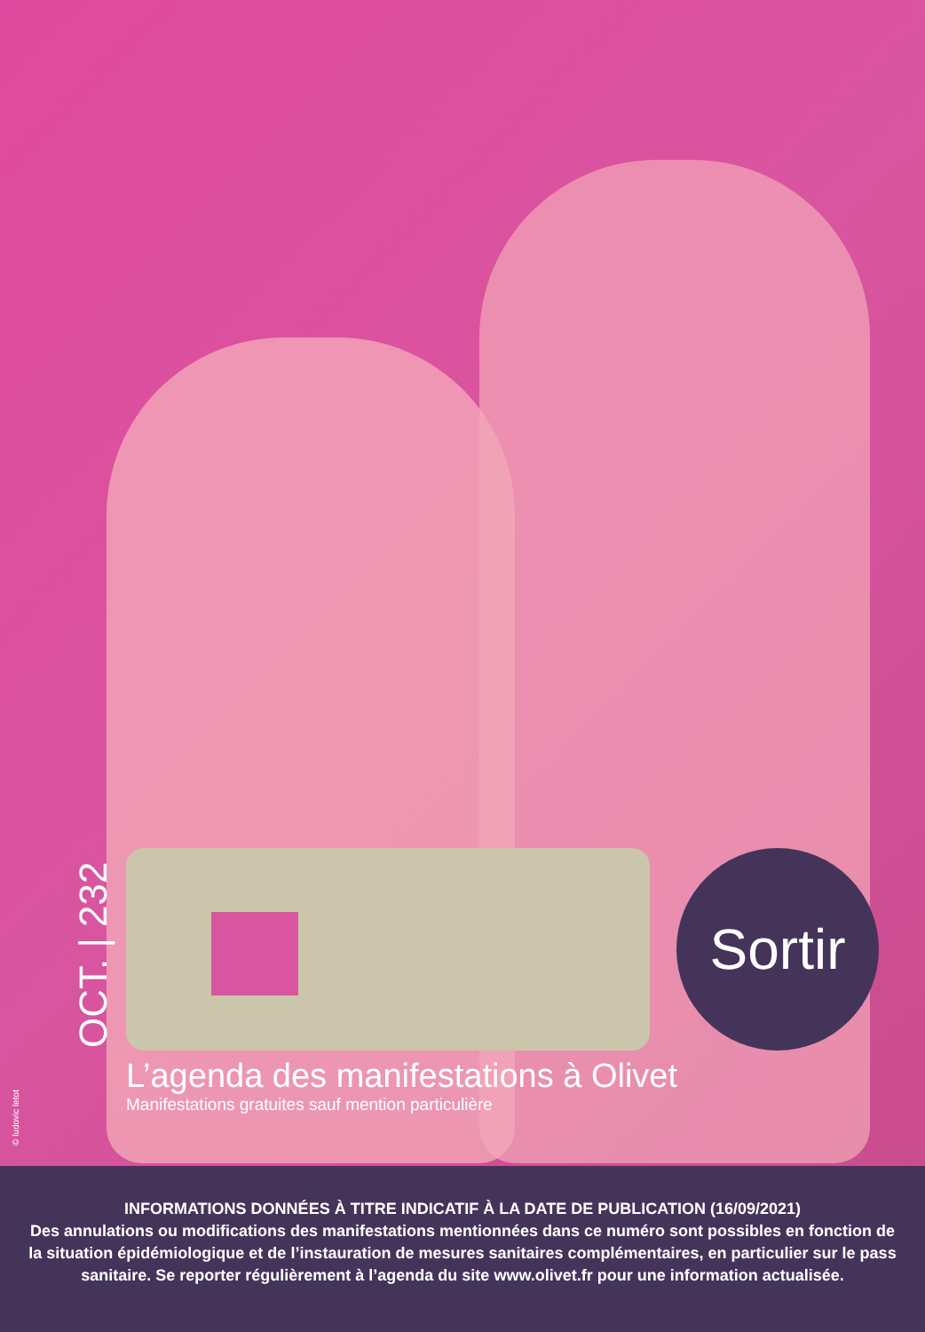OCT. | 232
Sortir
L’agenda des manifestations à Olivet
Manifestations gratuites sauf mention particulière
© ludovic letot
INFORMATIONS DONNÉES À TITRE INDICATIF À LA DATE DE PUBLICATION (16/09/2021)
Des annulations ou modifications des manifestations mentionnées dans ce numéro sont possibles en fonction de
la situation épidémiologique et de l’instauration de mesures sanitaires complémentaires, en particulier sur le pass
sanitaire. Se reporter régulièrement à l’agenda du site www.olivet.fr pour une information actualisée.